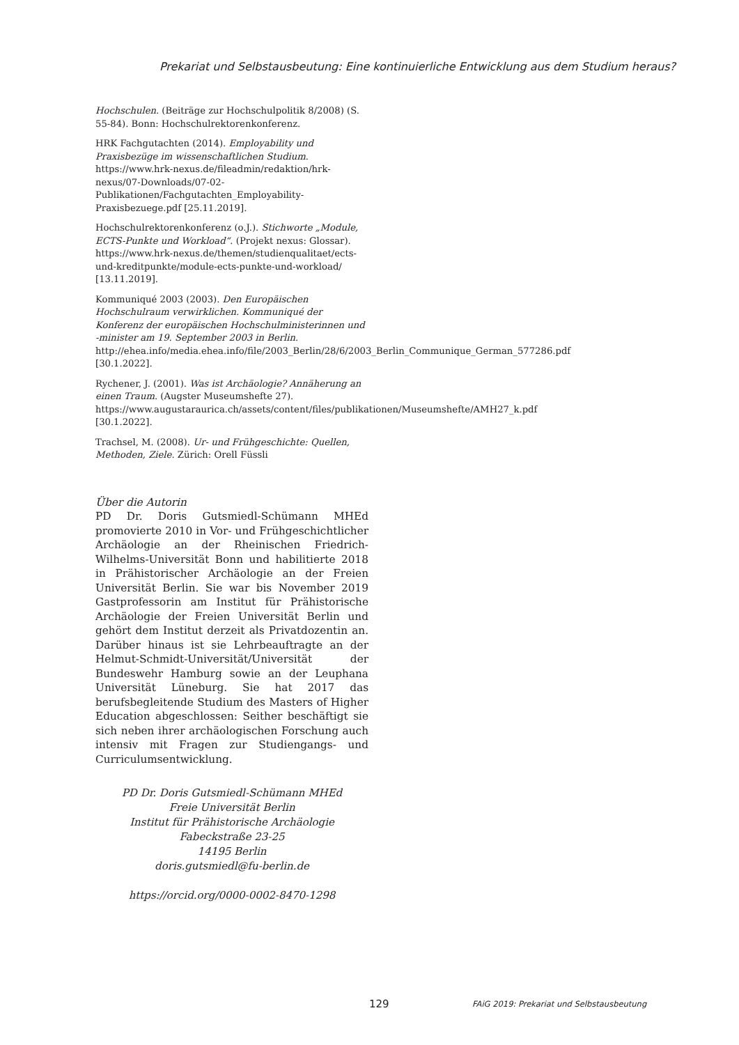Prekariat und Selbstausbeutung: Eine kontinuierliche Entwicklung aus dem Studium heraus?
Hochschulen. (Beiträge zur Hochschulpolitik 8/2008) (S. 55-84). Bonn: Hochschulrektorenkonferenz.
HRK Fachgutachten (2014). Employability und Praxisbezüge im wissenschaftlichen Studium. https://www.hrk-nexus.de/fileadmin/redaktion/hrk-nexus/07-Downloads/07-02-Publikationen/Fachgutachten_Employability-Praxisbezuege.pdf [25.11.2019].
Hochschulrektorenkonferenz (o.J.). Stichworte „Module, ECTS-Punkte und Workload“. (Projekt nexus: Glossar). https://www.hrk-nexus.de/themen/studienqualitaet/ects-und-kreditpunkte/module-ects-punkte-und-workload/ [13.11.2019].
Kommuniqué 2003 (2003). Den Europäischen Hochschulraum verwirklichen. Kommuniqué der Konferenz der europäischen Hochschulministerinnen und -minister am 19. September 2003 in Berlin. http://ehea.info/media.ehea.info/file/2003_Berlin/28/6/2003_Berlin_Communique_German_577286.pdf [30.1.2022].
Rychener, J. (2001). Was ist Archäologie? Annäherung an einen Traum. (Augster Museumshefte 27). https://www.augustaraurica.ch/assets/content/files/publikationen/Museumshefte/AMH27_k.pdf [30.1.2022].
Trachsel, M. (2008). Ur- und Frühgeschichte: Quellen, Methoden, Ziele. Zürich: Orell Füssli
Über die Autorin
PD Dr. Doris Gutsmiedl-Schümann MHEd promovierte 2010 in Vor- und Frühgeschichtlicher Archäologie an der Rheinischen Friedrich-Wilhelms-Universität Bonn und habilitierte 2018 in Prähistorischer Archäologie an der Freien Universität Berlin. Sie war bis November 2019 Gastprofessorin am Institut für Prähistorische Archäologie der Freien Universität Berlin und gehört dem Institut derzeit als Privatdozentin an. Darüber hinaus ist sie Lehrbeauftragte an der Helmut-Schmidt-Universität/Universität der Bundeswehr Hamburg sowie an der Leuphana Universität Lüneburg. Sie hat 2017 das berufsbegleitende Studium des Masters of Higher Education abgeschlossen: Seither beschäftigt sie sich neben ihrer archäologischen Forschung auch intensiv mit Fragen zur Studiengangs- und Curriculumsentwicklung.
PD Dr. Doris Gutsmiedl-Schümann MHEd
Freie Universität Berlin
Institut für Prähistorische Archäologie
Fabeckstraße 23-25
14195 Berlin
doris.gutsmiedl@fu-berlin.de
https://orcid.org/0000-0002-8470-1298
129
FAiG 2019: Prekariat und Selbstausbeutung